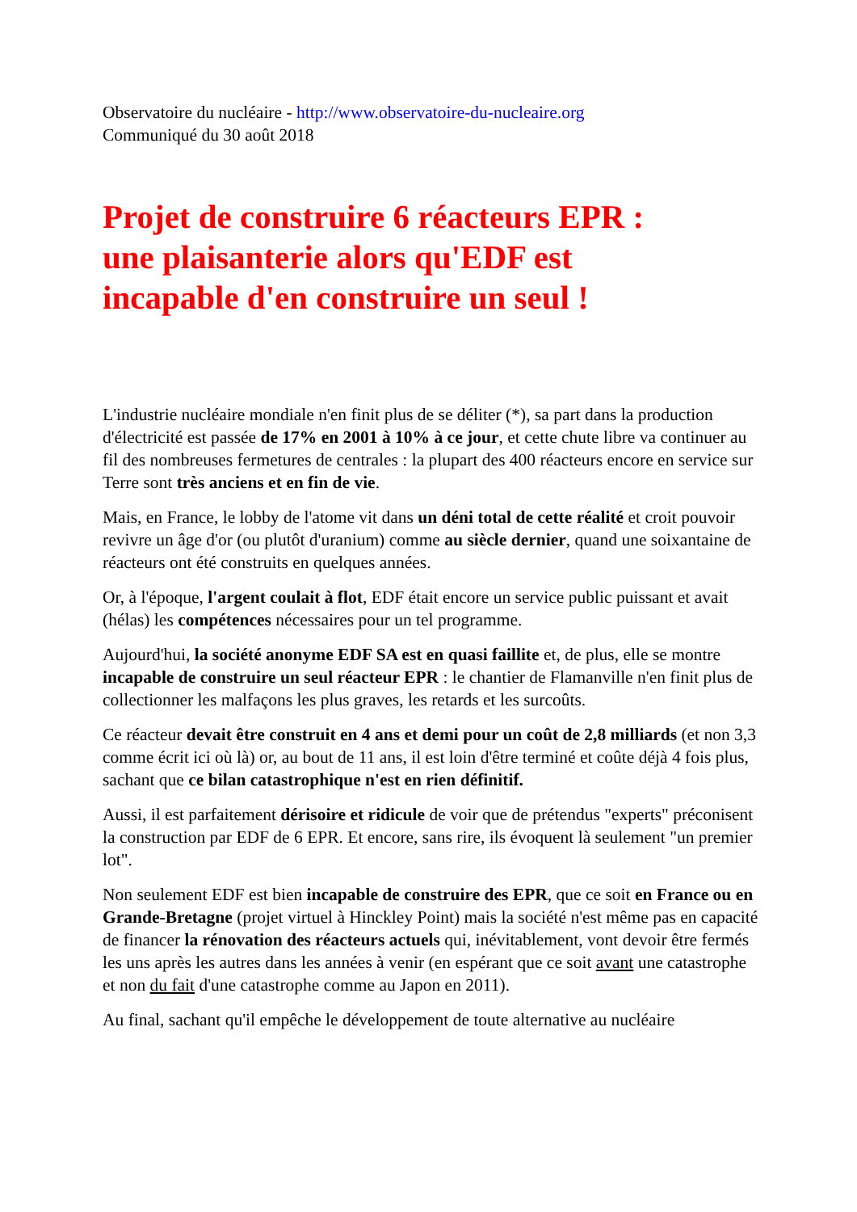Observatoire du nucléaire - http://www.observatoire-du-nucleaire.org
Communiqué du 30 août 2018
Projet de construire 6 réacteurs EPR :
une plaisanterie alors qu'EDF est
incapable d'en construire un seul !
L'industrie nucléaire mondiale n'en finit plus de se déliter (*), sa part dans la production d'électricité est passée de 17% en 2001 à 10% à ce jour, et cette chute libre va continuer au fil des nombreuses fermetures de centrales : la plupart des 400 réacteurs encore en service sur Terre sont très anciens et en fin de vie.
Mais, en France, le lobby de l'atome vit dans un déni total de cette réalité et croit pouvoir revivre un âge d'or (ou plutôt d'uranium) comme au siècle dernier, quand une soixantaine de réacteurs ont été construits en quelques années.
Or, à l'époque, l'argent coulait à flot, EDF était encore un service public puissant et avait (hélas) les compétences nécessaires pour un tel programme.
Aujourd'hui, la société anonyme EDF SA est en quasi faillite et, de plus, elle se montre incapable de construire un seul réacteur EPR : le chantier de Flamanville n'en finit plus de collectionner les malfaçons les plus graves, les retards et les surcoûts.
Ce réacteur devait être construit en 4 ans et demi pour un coût de 2,8 milliards (et non 3,3 comme écrit ici où là) or, au bout de 11 ans, il est loin d'être terminé et coûte déjà 4 fois plus, sachant que ce bilan catastrophique n'est en rien définitif.
Aussi, il est parfaitement dérisoire et ridicule de voir que de prétendus "experts" préconisent la construction par EDF de 6 EPR. Et encore, sans rire, ils évoquent là seulement "un premier lot".
Non seulement EDF est bien incapable de construire des EPR, que ce soit en France ou en Grande-Bretagne (projet virtuel à Hinckley Point) mais la société n'est même pas en capacité de financer la rénovation des réacteurs actuels qui, inévitablement, vont devoir être fermés les uns après les autres dans les années à venir (en espérant que ce soit avant une catastrophe et non du fait d'une catastrophe comme au Japon en 2011).
Au final, sachant qu'il empêche le développement de toute alternative au nucléaire